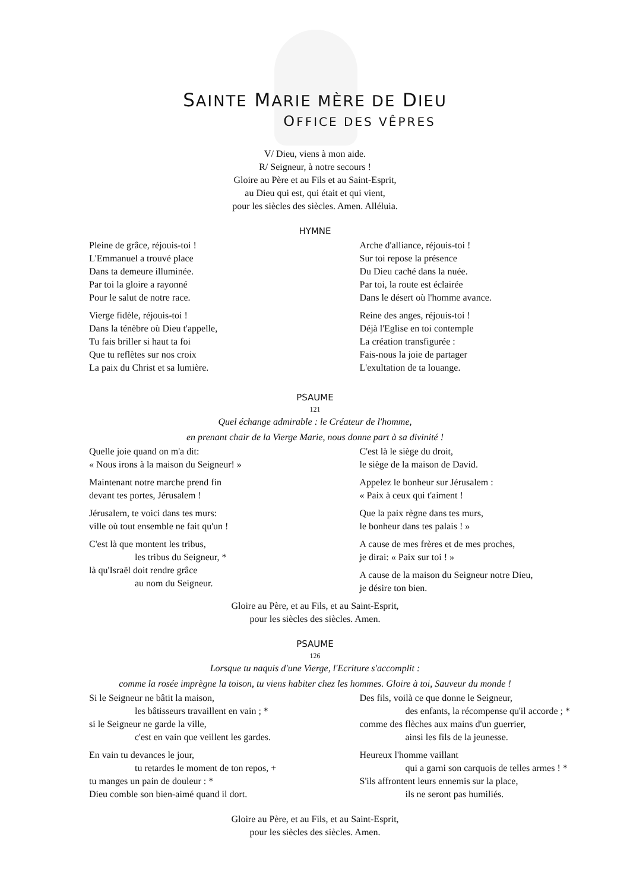SAINTE MARIE MÈRE DE DIEU
OFFICE DES VÊPRES
V/ Dieu, viens à mon aide.
R/ Seigneur, à notre secours !
Gloire au Père et au Fils et au Saint-Esprit,
au Dieu qui est, qui était et qui vient,
pour les siècles des siècles. Amen. Alléluia.
HYMNE
Pleine de grâce, réjouis-toi !
L'Emmanuel a trouvé place
Dans ta demeure illuminée.
Par toi la gloire a rayonné
Pour le salut de notre race.
Vierge fidèle, réjouis-toi !
Dans la ténèbre où Dieu t'appelle,
Tu fais briller si haut ta foi
Que tu reflètes sur nos croix
La paix du Christ et sa lumière.
Arche d'alliance, réjouis-toi !
Sur toi repose la présence
Du Dieu caché dans la nuée.
Par toi, la route est éclairée
Dans le désert où l'homme avance.
Reine des anges, réjouis-toi !
Déjà l'Eglise en toi contemple
La création transfigurée :
Fais-nous la joie de partager
L'exultation de ta louange.
PSAUME
121
Quel échange admirable : le Créateur de l'homme,
en prenant chair de la Vierge Marie, nous donne part à sa divinité !
Quelle joie quand on m'a dit:
« Nous irons à la maison du Seigneur! »
Maintenant notre marche prend fin
devant tes portes, Jérusalem !
Jérusalem, te voici dans tes murs:
ville où tout ensemble ne fait qu'un !
C'est là que montent les tribus,
les tribus du Seigneur, *
là qu'Israël doit rendre grâce
au nom du Seigneur.
C'est là le siège du droit,
le siège de la maison de David.
Appelez le bonheur sur Jérusalem :
« Paix à ceux qui t'aiment !
Que la paix règne dans tes murs,
le bonheur dans tes palais ! »
A cause de mes frères et de mes proches,
je dirai: « Paix sur toi ! »
A cause de la maison du Seigneur notre Dieu,
je désire ton bien.
Gloire au Père, et au Fils, et au Saint-Esprit,
pour les siècles des siècles. Amen.
PSAUME
126
Lorsque tu naquis d'une Vierge, l'Ecriture s'accomplit :
comme la rosée imprègne la toison, tu viens habiter chez les hommes. Gloire à toi, Sauveur du monde !
Si le Seigneur ne bâtit la maison,
les bâtisseurs travaillent en vain ; *
si le Seigneur ne garde la ville,
c'est en vain que veillent les gardes.
En vain tu devances le jour,
tu retardes le moment de ton repos, +
tu manges un pain de douleur : *
Dieu comble son bien-aimé quand il dort.
Des fils, voilà ce que donne le Seigneur,
des enfants, la récompense qu'il accorde ; *
comme des flèches aux mains d'un guerrier,
ainsi les fils de la jeunesse.
Heureux l'homme vaillant
qui a garni son carquois de telles armes ! *
S'ils affrontent leurs ennemis sur la place,
ils ne seront pas humiliés.
Gloire au Père, et au Fils, et au Saint-Esprit,
pour les siècles des siècles. Amen.